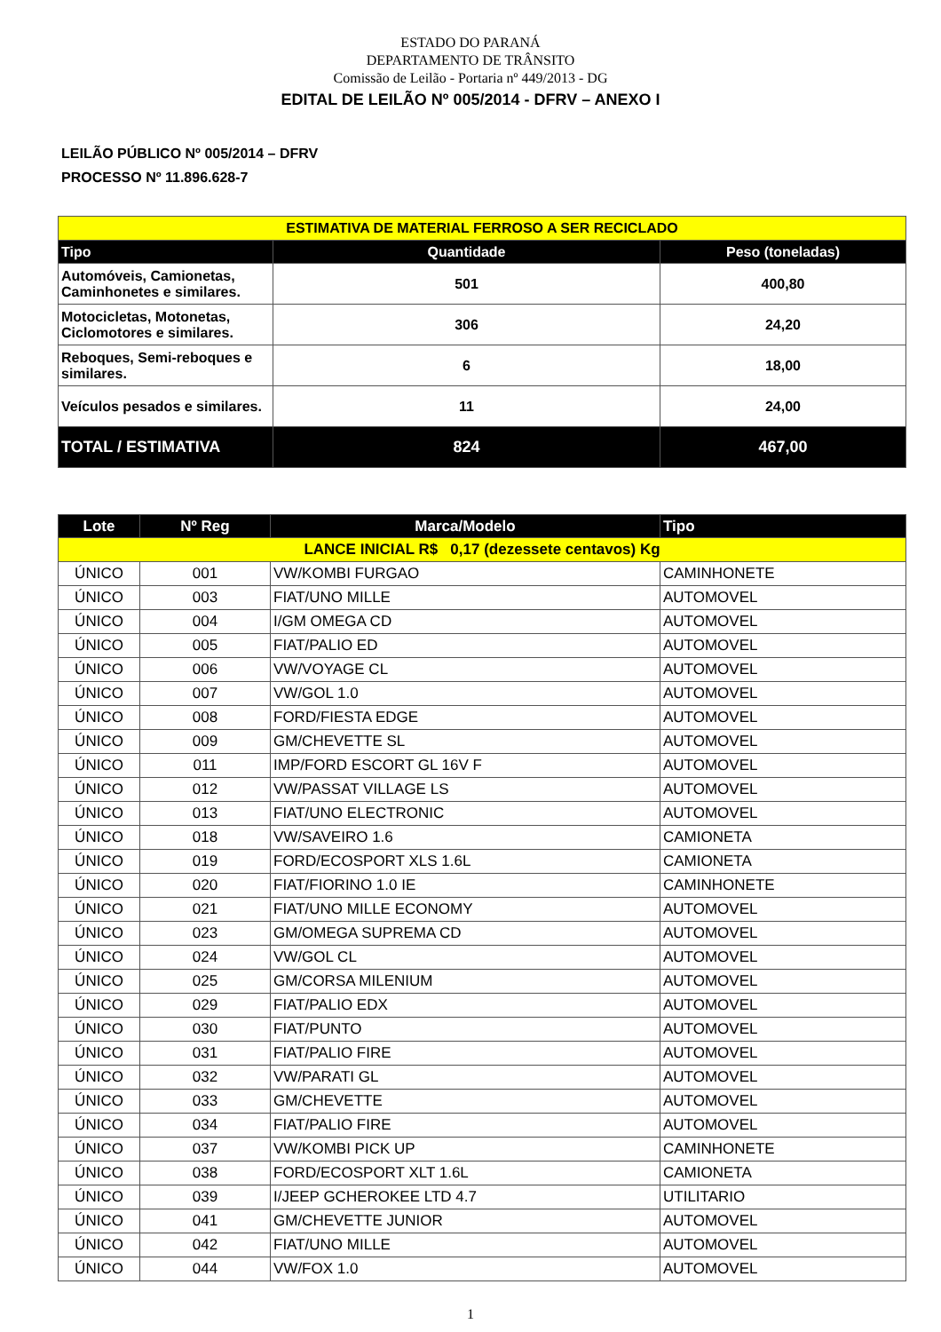ESTADO DO PARANÁ
DEPARTAMENTO DE TRÂNSITO
Comissão de Leilão - Portaria nº 449/2013 - DG
EDITAL DE LEILÃO Nº 005/2014 - DFRV – ANEXO I
LEILÃO PÚBLICO Nº 005/2014 – DFRV
PROCESSO Nº 11.896.628-7
| ESTIMATIVA DE MATERIAL FERROSO A SER RECICLADO | | |
| --- | --- | --- |
| Tipo | Quantidade | Peso (toneladas) |
| Automóveis, Camionetas, Caminhonetes e similares. | 501 | 400,80 |
| Motocicletas, Motonetas, Ciclomotores e similares. | 306 | 24,20 |
| Reboques, Semi-reboques e similares. | 6 | 18,00 |
| Veículos pesados e similares. | 11 | 24,00 |
| TOTAL / ESTIMATIVA | 824 | 467,00 |
| Lote | Nº Reg | Marca/Modelo | Tipo |
| --- | --- | --- | --- |
| LANCE INICIAL R$ 0,17 (dezessete centavos) Kg | | | |
| ÚNICO | 001 | VW/KOMBI FURGAO | CAMINHONETE |
| ÚNICO | 003 | FIAT/UNO MILLE | AUTOMOVEL |
| ÚNICO | 004 | I/GM OMEGA CD | AUTOMOVEL |
| ÚNICO | 005 | FIAT/PALIO ED | AUTOMOVEL |
| ÚNICO | 006 | VW/VOYAGE CL | AUTOMOVEL |
| ÚNICO | 007 | VW/GOL 1.0 | AUTOMOVEL |
| ÚNICO | 008 | FORD/FIESTA EDGE | AUTOMOVEL |
| ÚNICO | 009 | GM/CHEVETTE SL | AUTOMOVEL |
| ÚNICO | 011 | IMP/FORD ESCORT GL 16V F | AUTOMOVEL |
| ÚNICO | 012 | VW/PASSAT VILLAGE LS | AUTOMOVEL |
| ÚNICO | 013 | FIAT/UNO ELECTRONIC | AUTOMOVEL |
| ÚNICO | 018 | VW/SAVEIRO 1.6 | CAMIONETA |
| ÚNICO | 019 | FORD/ECOSPORT XLS 1.6L | CAMIONETA |
| ÚNICO | 020 | FIAT/FIORINO 1.0 IE | CAMINHONETE |
| ÚNICO | 021 | FIAT/UNO MILLE ECONOMY | AUTOMOVEL |
| ÚNICO | 023 | GM/OMEGA SUPREMA CD | AUTOMOVEL |
| ÚNICO | 024 | VW/GOL CL | AUTOMOVEL |
| ÚNICO | 025 | GM/CORSA MILENIUM | AUTOMOVEL |
| ÚNICO | 029 | FIAT/PALIO EDX | AUTOMOVEL |
| ÚNICO | 030 | FIAT/PUNTO | AUTOMOVEL |
| ÚNICO | 031 | FIAT/PALIO FIRE | AUTOMOVEL |
| ÚNICO | 032 | VW/PARATI GL | AUTOMOVEL |
| ÚNICO | 033 | GM/CHEVETTE | AUTOMOVEL |
| ÚNICO | 034 | FIAT/PALIO FIRE | AUTOMOVEL |
| ÚNICO | 037 | VW/KOMBI PICK UP | CAMINHONETE |
| ÚNICO | 038 | FORD/ECOSPORT XLT 1.6L | CAMIONETA |
| ÚNICO | 039 | I/JEEP GCHEROKEE LTD 4.7 | UTILITARIO |
| ÚNICO | 041 | GM/CHEVETTE JUNIOR | AUTOMOVEL |
| ÚNICO | 042 | FIAT/UNO MILLE | AUTOMOVEL |
| ÚNICO | 044 | VW/FOX 1.0 | AUTOMOVEL |
1